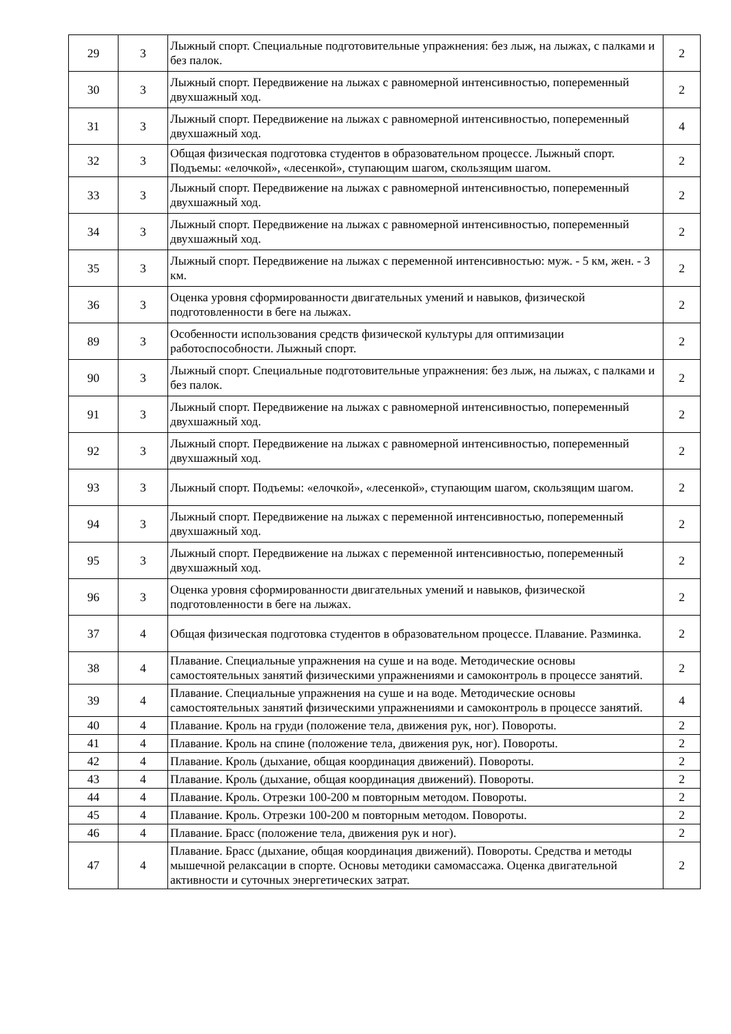| 29 | 3 | Лыжный спорт. Специальные подготовительные упражнения: без лыж, на лыжах, с палками и без палок. | 2 |
| 30 | 3 | Лыжный спорт. Передвижение на лыжах с равномерной интенсивностью, попеременный двухшажный ход. | 2 |
| 31 | 3 | Лыжный спорт. Передвижение на лыжах с равномерной интенсивностью, попеременный двухшажный ход. | 4 |
| 32 | 3 | Общая физическая подготовка студентов в образовательном процессе. Лыжный спорт. Подъемы: «елочкой», «лесенкой», ступающим шагом, скользящим шагом. | 2 |
| 33 | 3 | Лыжный спорт. Передвижение на лыжах с равномерной интенсивностью, попеременный двухшажный ход. | 2 |
| 34 | 3 | Лыжный спорт. Передвижение на лыжах с равномерной интенсивностью, попеременный двухшажный ход. | 2 |
| 35 | 3 | Лыжный спорт. Передвижение на лыжах с переменной интенсивностью: муж. - 5 км, жен. - 3 км. | 2 |
| 36 | 3 | Оценка уровня сформированности двигательных умений и навыков, физической подготовленности в беге на лыжах. | 2 |
| 89 | 3 | Особенности использования средств физической культуры для оптимизации работоспособности. Лыжный спорт. | 2 |
| 90 | 3 | Лыжный спорт. Специальные подготовительные упражнения: без лыж, на лыжах, с палками и без палок. | 2 |
| 91 | 3 | Лыжный спорт. Передвижение на лыжах с равномерной интенсивностью, попеременный двухшажный ход. | 2 |
| 92 | 3 | Лыжный спорт. Передвижение на лыжах с равномерной интенсивностью, попеременный двухшажный ход. | 2 |
| 93 | 3 | Лыжный спорт. Подъемы: «елочкой», «лесенкой», ступающим шагом, скользящим шагом. | 2 |
| 94 | 3 | Лыжный спорт. Передвижение на лыжах с переменной интенсивностью, попеременный двухшажный ход. | 2 |
| 95 | 3 | Лыжный спорт. Передвижение на лыжах с переменной интенсивностью, попеременный двухшажный ход. | 2 |
| 96 | 3 | Оценка уровня сформированности двигательных умений и навыков, физической подготовленности в беге на лыжах. | 2 |
| 37 | 4 | Общая физическая подготовка студентов в образовательном процессе. Плавание. Разминка. | 2 |
| 38 | 4 | Плавание. Специальные упражнения на суше и на воде. Методические основы самостоятельных занятий физическими упражнениями и самоконтроль в процессе занятий. | 2 |
| 39 | 4 | Плавание. Специальные упражнения на суше и на воде. Методические основы самостоятельных занятий физическими упражнениями и самоконтроль в процессе занятий. | 4 |
| 40 | 4 | Плавание. Кроль на груди (положение тела, движения рук, ног). Повороты. | 2 |
| 41 | 4 | Плавание. Кроль на спине (положение тела, движения рук, ног). Повороты. | 2 |
| 42 | 4 | Плавание. Кроль (дыхание, общая координация движений). Повороты. | 2 |
| 43 | 4 | Плавание. Кроль (дыхание, общая координация движений). Повороты. | 2 |
| 44 | 4 | Плавание. Кроль. Отрезки 100-200 м повторным методом. Повороты. | 2 |
| 45 | 4 | Плавание. Кроль. Отрезки 100-200 м повторным методом. Повороты. | 2 |
| 46 | 4 | Плавание. Брасс (положение тела, движения рук и ног). | 2 |
| 47 | 4 | Плавание. Брасс (дыхание, общая координация движений). Повороты. Средства и методы мышечной релаксации в спорте. Основы методики самомассажа. Оценка двигательной активности и суточных энергетических затрат. | 2 |